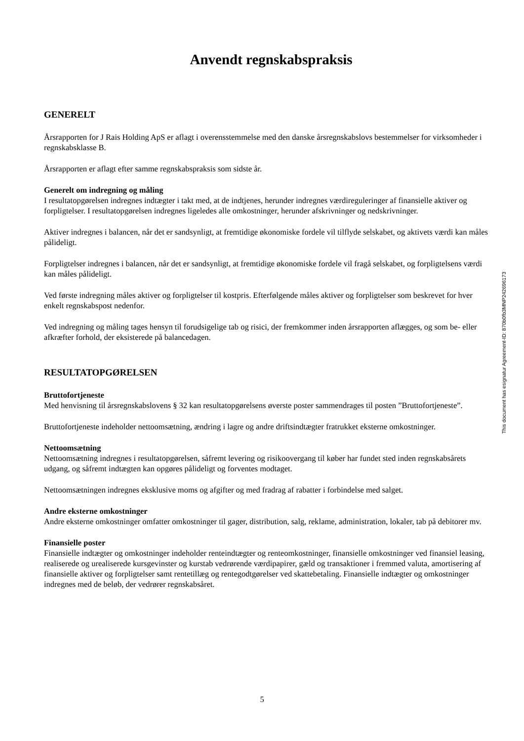Anvendt regnskabspraksis
GENERELT
Årsrapporten for J Rais Holding ApS er aflagt i overensstemmelse med den danske årsregnskabslovs bestemmelser for virksomheder i regnskabsklasse B.
Årsrapporten er aflagt efter samme regnskabspraksis som sidste år.
Generelt om indregning og måling
I resultatopgørelsen indregnes indtægter i takt med, at de indtjenes, herunder indregnes værdireguleringer af finansielle aktiver og forpligtelser. I resultatopgørelsen indregnes ligeledes alle omkostninger, herunder afskrivninger og nedskrivninger.
Aktiver indregnes i balancen, når det er sandsynligt, at fremtidige økonomiske fordele vil tilflyde selskabet, og aktivets værdi kan måles pålideligt.
Forpligtelser indregnes i balancen, når det er sandsynligt, at fremtidige økonomiske fordele vil fragå selskabet, og forpligtelsens værdi kan måles pålideligt.
Ved første indregning måles aktiver og forpligtelser til kostpris. Efterfølgende måles aktiver og forpligtelser som beskrevet for hver enkelt regnskabspost nedenfor.
Ved indregning og måling tages hensyn til forudsigelige tab og risici, der fremkommer inden årsrapporten aflægges, og som be- eller afkræfter forhold, der eksisterede på balancedagen.
RESULTATOPGØRELSEN
Bruttofortjeneste
Med henvisning til årsregnskabslovens § 32 kan resultatopgørelsens øverste poster sammendrages til posten ”Bruttofortjeneste”.
Bruttofortjeneste indeholder nettoomsætning, ændring i lagre og andre driftsindtægter fratrukket eksterne omkostninger.
Nettoomsætning
Nettoomsætning indregnes i resultatopgørelsen, såfremt levering og risikoovergang til køber har fundet sted inden regnskabsårets udgang, og såfremt indtægten kan opgøres pålideligt og forventes modtaget.
Nettoomsætningen indregnes eksklusive moms og afgifter og med fradrag af rabatter i forbindelse med salget.
Andre eksterne omkostninger
Andre eksterne omkostninger omfatter omkostninger til gager, distribution, salg, reklame, administration, lokaler, tab på debitorer mv.
Finansielle poster
Finansielle indtægter og omkostninger indeholder renteindtægter og renteomkostninger, finansielle omkostninger ved finansiel leasing, realiserede og urealiserede kursgevinster og kurstab vedrørende værdipapirer, gæld og transaktioner i fremmed valuta, amortisering af finansielle aktiver og forpligtelser samt rentetillæg og rentegodtgørelser ved skattebetaling. Finansielle indtægter og omkostninger indregnes med de beløb, der vedrører regnskabsåret.
This document has esignatur Agreement-ID: 870b0fb3MNP242696173
5